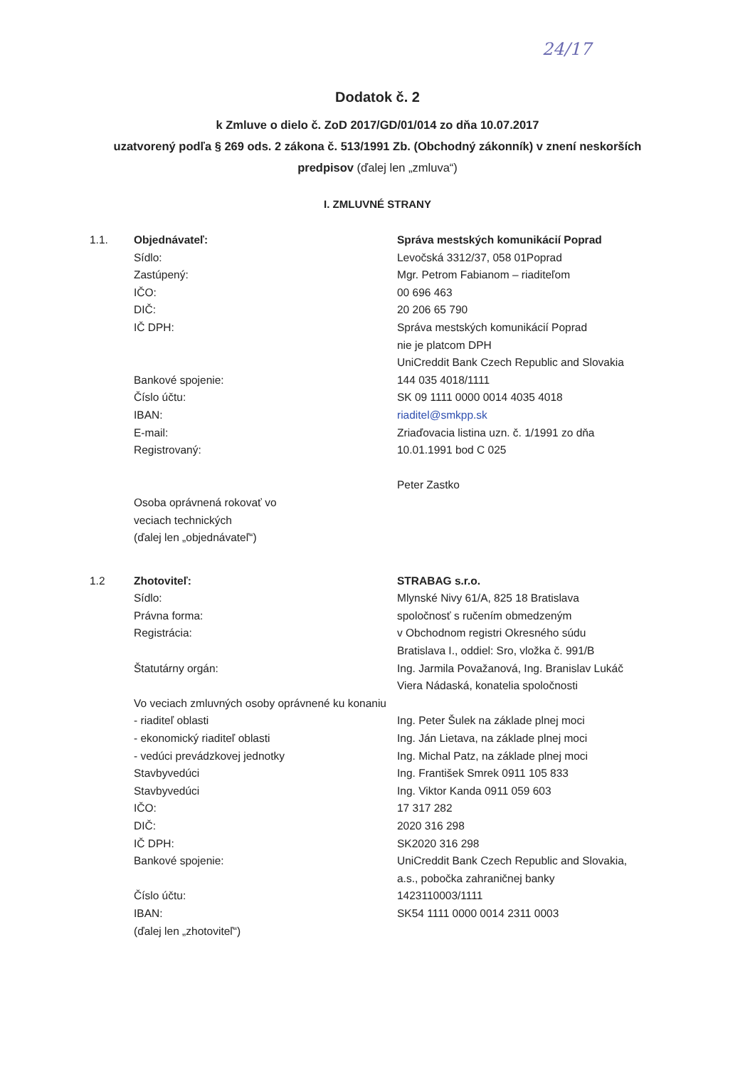24/17
Dodatok č. 2
k Zmluve o dielo č. ZoD 2017/GD/01/014 zo dňa 10.07.2017
uzatvorený podľa § 269 ods. 2 zákona č. 513/1991 Zb. (Obchodný zákonník) v znení neskorších
predpisov (ďalej len „zmluva“)
I. ZMLUVNÉ STRANY
1.1. Objednávateľ:
Sídlo:
Zastúpený:
IČO:
DIČ:
IČ DPH:
Bankové spojenie:
Číslo účtu:
IBAN:
E-mail:
Registrovaný:
Osoba oprávnená rokovať vo
veciach technických
(ďalej len „objednávateľ“)
Správa mestských komunikácií Poprad
Levočská 3312/37, 058 01Poprad
Mgr. Petrom Fabianom – riaditeľom
00 696 463
20 206 65 790
Správa mestských komunikácií Poprad
nie je platcom DPH
UniCreddit Bank Czech Republic and Slovakia
144 035 4018/1111
SK 09 1111 0000 0014 4035 4018
riaditel@smkpp.sk
Zriaďovacia listina uzn. č. 1/1991 zo dňa
10.01.1991 bod C 025
Peter Zastko
1.2 Zhotoviteľ:
Sídlo:
Právna forma:
Registrácia:
Štatutárny orgán:
Vo veciach zmluvných osoby oprávnené ku konaniu
- riaditeľ oblasti
- ekonomický riaditeľ oblasti
- vedúci prevádzkovej jednotky
Stavbyvedúci
Stavbyvedúci
IČO:
DIČ:
IČ DPH:
Bankové spojenie:
Číslo účtu:
IBAN:
(ďalej len „zhotoviteľ“)
STRABAG s.r.o.
Mlynské Nivy 61/A, 825 18 Bratislava
spoločnosť s ručením obmedzeným
v Obchodnom registri Okresného súdu
Bratislava I., oddiel: Sro, vložka č. 991/B
Ing. Jarmila Považanová, Ing. Branislav Lukáč
Viera Nádaská, konatelia spoločnosti
Ing. Peter Šulek na základe plnej moci
Ing. Ján Lietava, na základe plnej moci
Ing. Michal Patz, na základe plnej moci
Ing. František Smrek 0911 105 833
Ing. Viktor Kanda 0911 059 603
17 317 282
2020 316 298
SK2020 316 298
UniCreddit Bank Czech Republic and Slovakia,
a.s., pobočka zahraničnej banky
1423110003/1111
SK54 1111 0000 0014 2311 0003